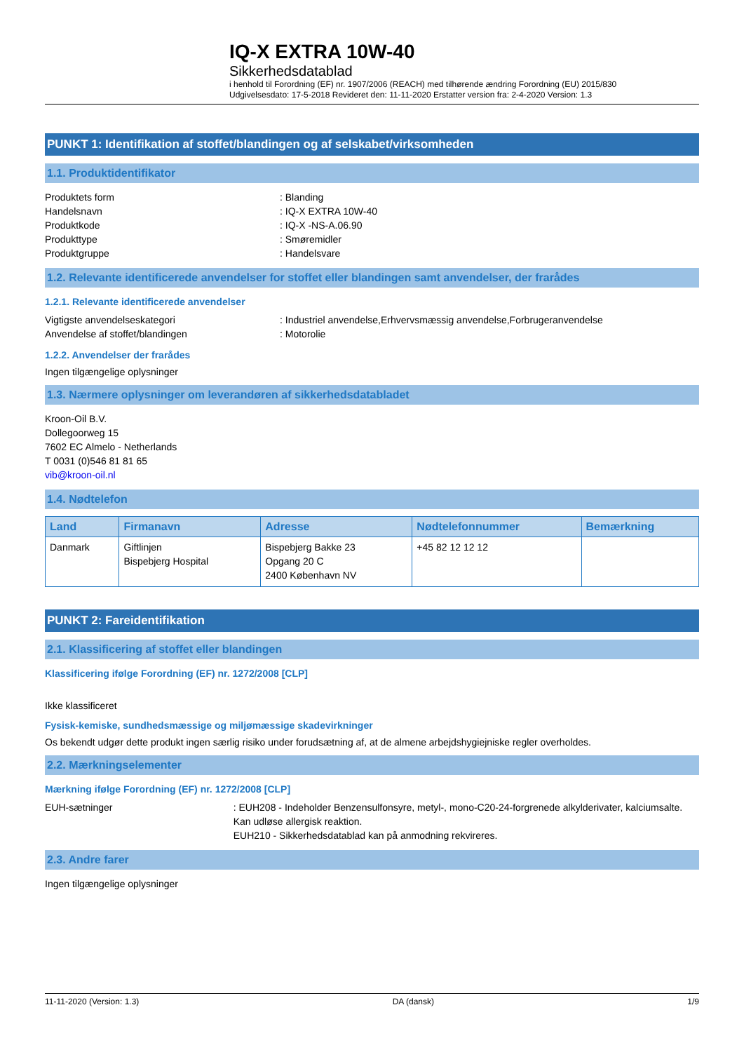IQ-X EXTRA 10W-40
Sikkerhedsdatablad
i henhold til Forordning (EF) nr. 1907/2006 (REACH) med tilhørende ændring Forordning (EU) 2015/830
Udgivelsesdato: 17-5-2018 Revideret den: 11-11-2020 Erstatter version fra: 2-4-2020 Version: 1.3
PUNKT 1: Identifikation af stoffet/blandingen og af selskabet/virksomheden
1.1. Produktidentifikator
Produktets form: Blanding
Handelsnavn: IQ-X EXTRA 10W-40
Produktkode: IQ-X -NS-A.06.90
Produkttype: Smøremidler
Produktgruppe: Handelsvare
1.2. Relevante identificerede anvendelser for stoffet eller blandingen samt anvendelser, der frarådes
1.2.1. Relevante identificerede anvendelser
Vigtigste anvendelseskategori: Industriel anvendelse,Erhvervsmæssig anvendelse,Forbrugeranvendelse
Anvendelse af stoffet/blandingen: Motorolie
1.2.2. Anvendelser der frarådes
Ingen tilgængelige oplysninger
1.3. Nærmere oplysninger om leverandøren af sikkerhedsdatabladet
Kroon-Oil B.V.
Dollegoorweg 15
7602 EC Almelo - Netherlands
T 0031 (0)546 81 81 65
vib@kroon-oil.nl
1.4. Nødtelefon
| Land | Firmanavn | Adresse | Nødtelefonnummer | Bemærkning |
| --- | --- | --- | --- | --- |
| Danmark | Giftlinjen Bispebjerg Hospital | Bispebjerg Bakke 23 Opgang 20 C 2400 København NV | +45 82 12 12 12 | |
PUNKT 2: Fareidentifikation
2.1. Klassificering af stoffet eller blandingen
Klassificering ifølge Forordning (EF) nr. 1272/2008 [CLP]
Ikke klassificeret
Fysisk-kemiske, sundhedsmæssige og miljømæssige skadevirkninger
Os bekendt udgør dette produkt ingen særlig risiko under forudsætning af, at de almene arbejdshygiejniske regler overholdes.
2.2. Mærkningselementer
Mærkning ifølge Forordning (EF) nr. 1272/2008 [CLP]
EUH-sætninger: EUH208 - Indeholder Benzensulfonsyre, metyl-, mono-C20-24-forgrenede alkylderivater, kalciumsalte. Kan udløse allergisk reaktion.
EUH210 - Sikkerhedsdatablad kan på anmodning rekvireres.
2.3. Andre farer
Ingen tilgængelige oplysninger
11-11-2020 (Version: 1.3) DA (dansk) 1/9